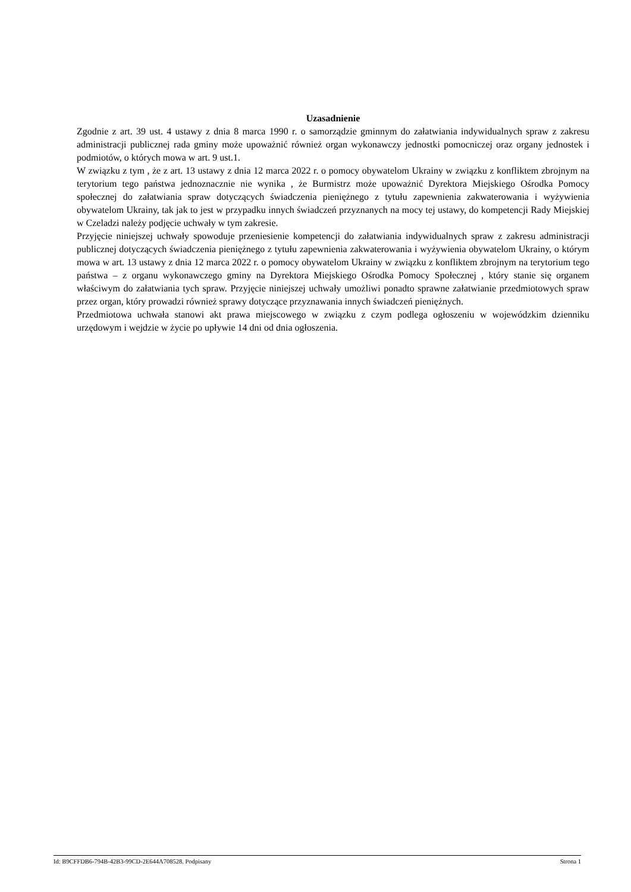Uzasadnienie
Zgodnie z art. 39 ust. 4 ustawy z dnia 8 marca 1990 r. o samorządzie gminnym do załatwiania indywidualnych spraw z zakresu administracji publicznej rada gminy może upoważnić również organ wykonawczy jednostki pomocniczej oraz organy jednostek i podmiotów, o których mowa w art. 9 ust.1.
W związku z tym , że z art. 13 ustawy z dnia 12 marca 2022 r. o pomocy obywatelom Ukrainy w związku z konfliktem zbrojnym na terytorium tego państwa jednoznacznie nie wynika , że Burmistrz może upoważnić Dyrektora Miejskiego Ośrodka Pomocy społecznej do załatwiania spraw dotyczących świadczenia pieniężnego z tytułu zapewnienia zakwaterowania i wyżywienia obywatelom Ukrainy, tak jak to jest w przypadku innych świadczeń przyznanych na mocy tej ustawy, do kompetencji Rady Miejskiej w Czeladzi należy podjęcie uchwały w tym zakresie.
Przyjęcie niniejszej uchwały spowoduje przeniesienie kompetencji do załatwiania indywidualnych spraw z zakresu administracji publicznej dotyczących świadczenia pieniężnego z tytułu zapewnienia zakwaterowania i wyżywienia obywatelom Ukrainy, o którym mowa w art. 13 ustawy z dnia 12 marca 2022 r. o pomocy obywatelom Ukrainy w związku z konfliktem zbrojnym na terytorium tego państwa – z organu wykonawczego gminy na Dyrektora Miejskiego Ośrodka Pomocy Społecznej , który stanie się organem właściwym do załatwiania tych spraw. Przyjęcie niniejszej uchwały umożliwi ponadto sprawne załatwianie przedmiotowych spraw przez organ, który prowadzi również sprawy dotyczące przyznawania innych świadczeń pieniężnych.
Przedmiotowa uchwała stanowi akt prawa miejscowego w związku z czym podlega ogłoszeniu w wojewódzkim dzienniku urzędowym i wejdzie w życie po upływie 14 dni od dnia ogłoszenia.
Id: B9CFFDB6-794B-42B3-99CD-2E644A708528. Podpisany Strona 1